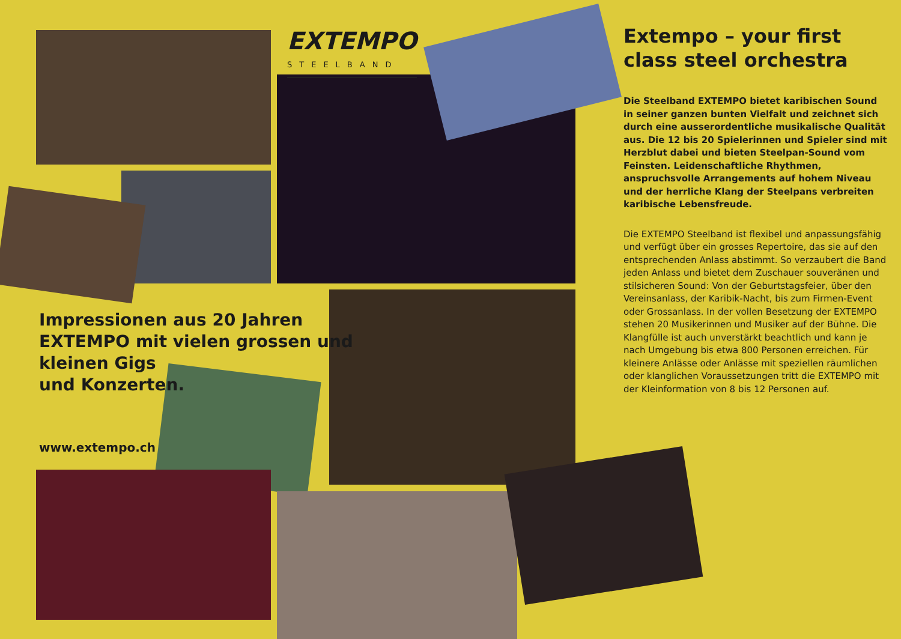EXTEMPO
STEELBAND
Impressionen aus 20 Jahren
EXTEMPO mit vielen grossen und
kleinen Gigs
und Konzerten.
www.extempo.ch
Extempo – your first class steel orchestra
Die Steelband EXTEMPO bietet karibischen Sound in seiner ganzen bunten Vielfalt und zeichnet sich durch eine ausserordentliche musikalische Qualität aus. Die 12 bis 20 Spielerinnen und Spieler sind mit Herzblut dabei und bieten Steelpan-Sound vom Feinsten. Leidenschaftliche Rhythmen, anspruchsvolle Arrangements auf hohem Niveau und der herrliche Klang der Steelpans verbreiten karibische Lebensfreude.
Die EXTEMPO Steelband ist flexibel und anpassungsfähig und verfügt über ein grosses Repertoire, das sie auf den entsprechenden Anlass abstimmt. So verzaubert die Band jeden Anlass und bietet dem Zuschauer souveränen und stilsicheren Sound: Von der Geburtstagsfeier, über den Vereinsanlass, der Karibik-Nacht, bis zum Firmen-Event oder Grossanlass. In der vollen Besetzung der EXTEMPO stehen 20 Musikerinnen und Musiker auf der Bühne. Die Klangfülle ist auch unverstärkt beachtlich und kann je nach Umgebung bis etwa 800 Personen erreichen. Für kleinere Anlässe oder Anlässe mit speziellen räumlichen oder klanglichen Voraussetzungen tritt die EXTEMPO mit der Kleinformation von 8 bis 12 Personen auf.